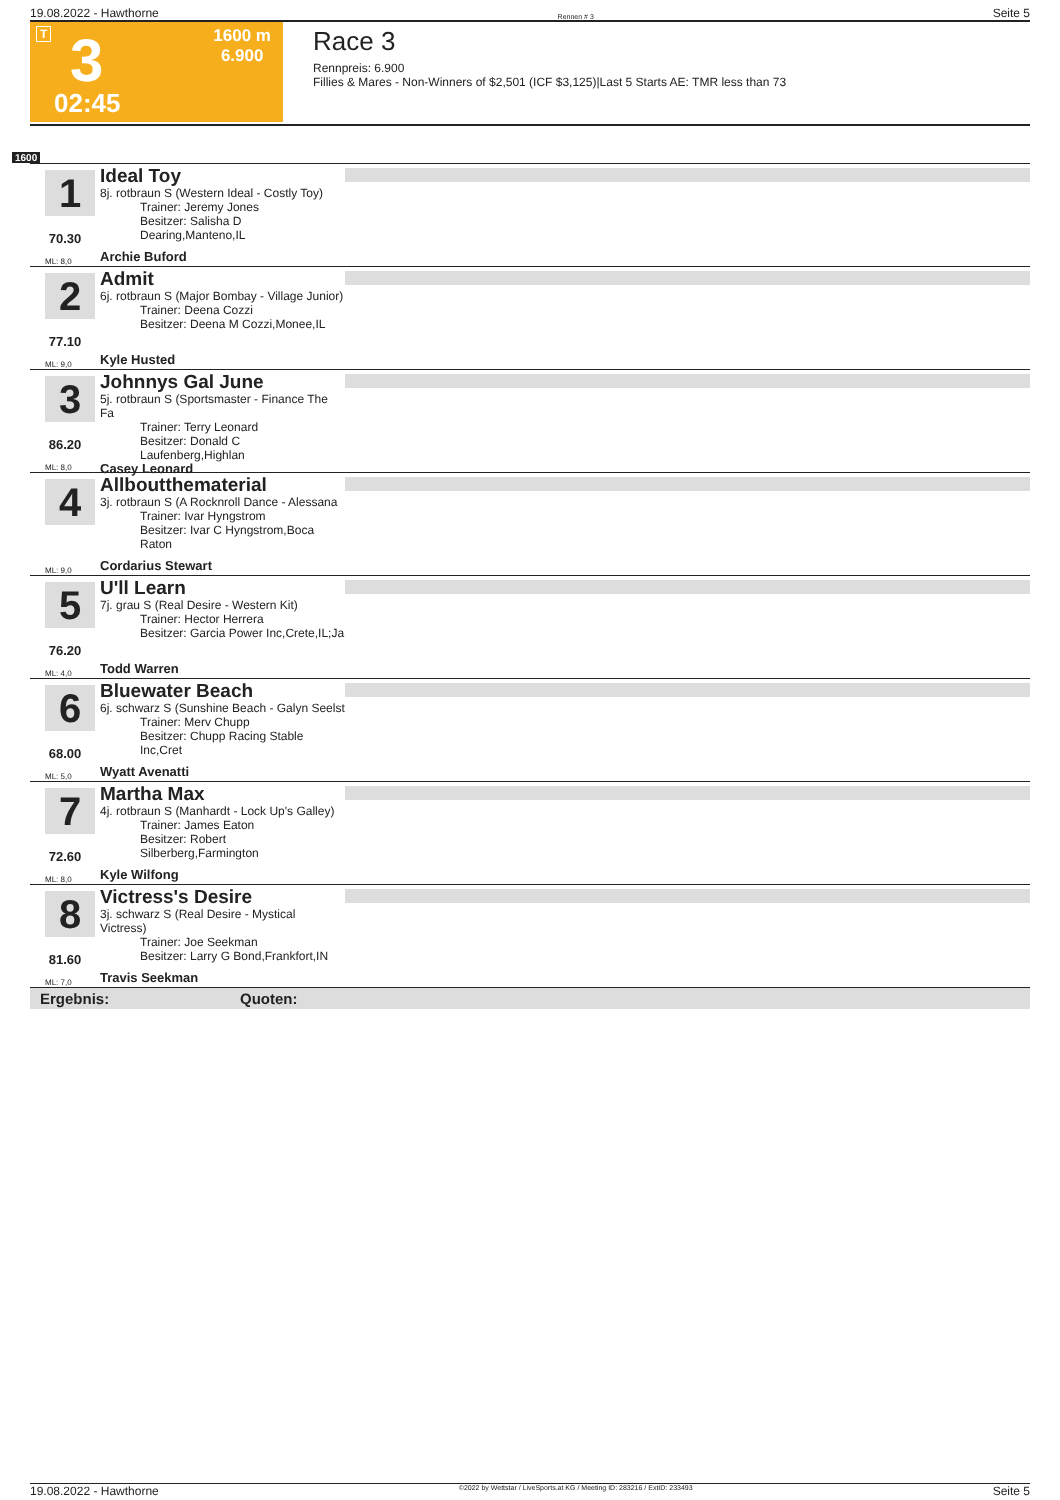19.08.2022 - Hawthorne Rennen # 3 Seite 5
T 3
02:45
1600 m
6.900
Race 3
Rennpreis: 6.900
Fillies & Mares - Non-Winners of $2,501 (ICF $3,125)|Last 5 Starts AE: TMR less than 73
1600
1
70.30
ML: 8,0
Ideal Toy
8j. rotbraun S (Western Ideal - Costly Toy)
Trainer: Jeremy Jones
Besitzer: Salisha D Dearing,Manteno,IL
Archie Buford
2
77.10
ML: 9,0
Admit
6j. rotbraun S (Major Bombay - Village Junior)
Trainer: Deena Cozzi
Besitzer: Deena M Cozzi,Monee,IL
Kyle Husted
3
86.20
ML: 8,0
Johnnys Gal June
5j. rotbraun S (Sportsmaster - Finance The Fa
Trainer: Terry Leonard
Besitzer: Donald C Laufenberg,Highlan
Casey Leonard
4
ML: 9,0
Allboutthematerial
3j. rotbraun S (A Rocknroll Dance - Alessana
Trainer: Ivar Hyngstrom
Besitzer: Ivar C Hyngstrom,Boca Raton
Cordarius Stewart
5
76.20
ML: 4,0
U'll Learn
7j. grau S (Real Desire - Western Kit)
Trainer: Hector Herrera
Besitzer: Garcia Power Inc,Crete,IL;Ja
Todd Warren
6
68.00
ML: 5,0
Bluewater Beach
6j. schwarz S (Sunshine Beach - Galyn Seelst
Trainer: Merv Chupp
Besitzer: Chupp Racing Stable Inc,Cret
Wyatt Avenatti
7
72.60
ML: 8,0
Martha Max
4j. rotbraun S (Manhardt - Lock Up's Galley)
Trainer: James Eaton
Besitzer: Robert Silberberg,Farmington
Kyle Wilfong
8
81.60
ML: 7,0
Victress's Desire
3j. schwarz S (Real Desire - Mystical Victress)
Trainer: Joe Seekman
Besitzer: Larry G Bond,Frankfort,IN
Travis Seekman
Ergebnis: Quoten:
19.08.2022 - Hawthorne ©2022 by Wettstar / LiveSports.at KG / Meeting ID: 283216 / ExtID: 233493 Seite 5